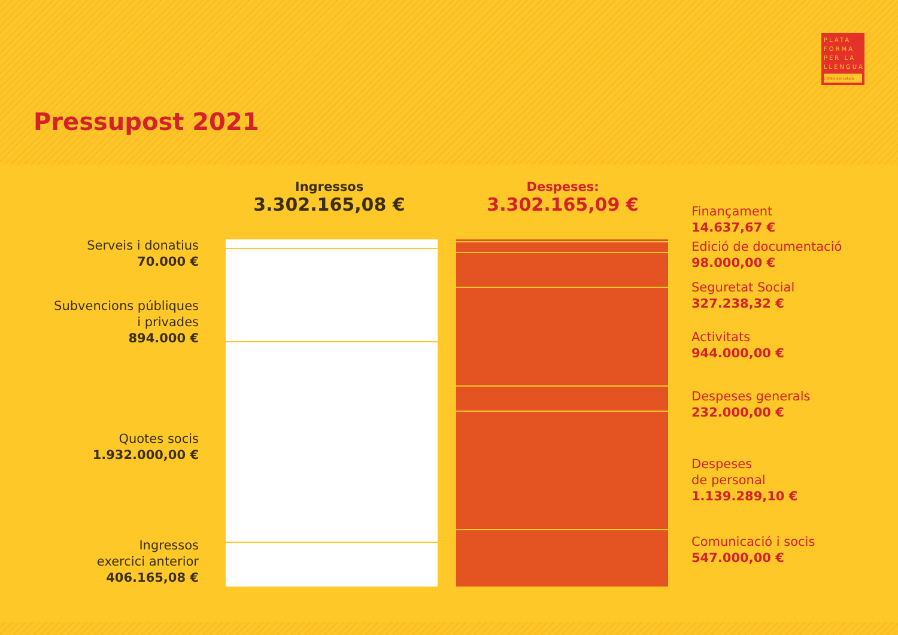Pressupost 2021
PLATA FORMA PER LA LLENGUA
L'ONG del català
Ingressos
3.302.165,08 €
Despeses:
3.302.165,09 €
Serveis i donatius
70.000 €
Subvencions públiques
i privades
894.000 €
Quotes socis
1.932.000,00 €
Ingressos
exercici anterior
406.165,08 €
Finançament
14.637,67 €
Edició de documentació
98.000,00 €
Seguretat Social
327.238,32 €
Activitats
944.000,00 €
Despeses generals
232.000,00 €
Despeses
de personal
1.139.289,10 €
Comunicació i socis
547.000,00 €